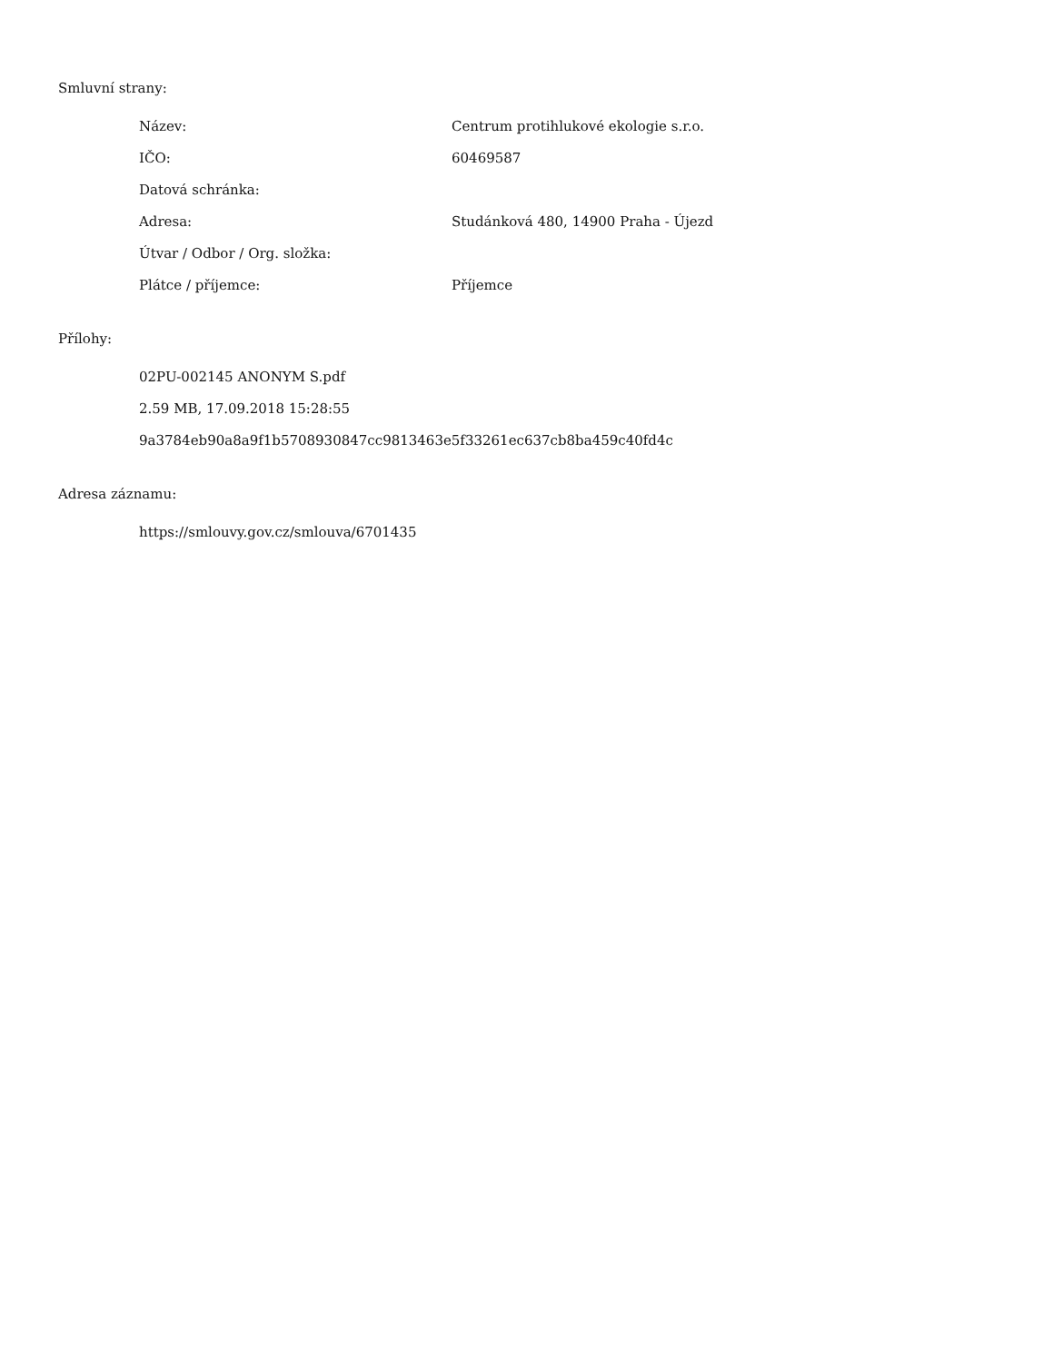Smluvní strany:
| Název: | Centrum protihlukové ekologie s.r.o. |
| IČO: | 60469587 |
| Datová schránka: | |
| Adresa: | Studánková 480, 14900 Praha - Újezd |
| Útvar / Odbor / Org. složka: | |
| Plátce / příjemce: | Příjemce |
Přílohy:
02PU-002145 ANONYM S.pdf
2.59 MB, 17.09.2018 15:28:55
9a3784eb90a8a9f1b5708930847cc9813463e5f33261ec637cb8ba459c40fd4c
Adresa záznamu:
https://smlouvy.gov.cz/smlouva/6701435